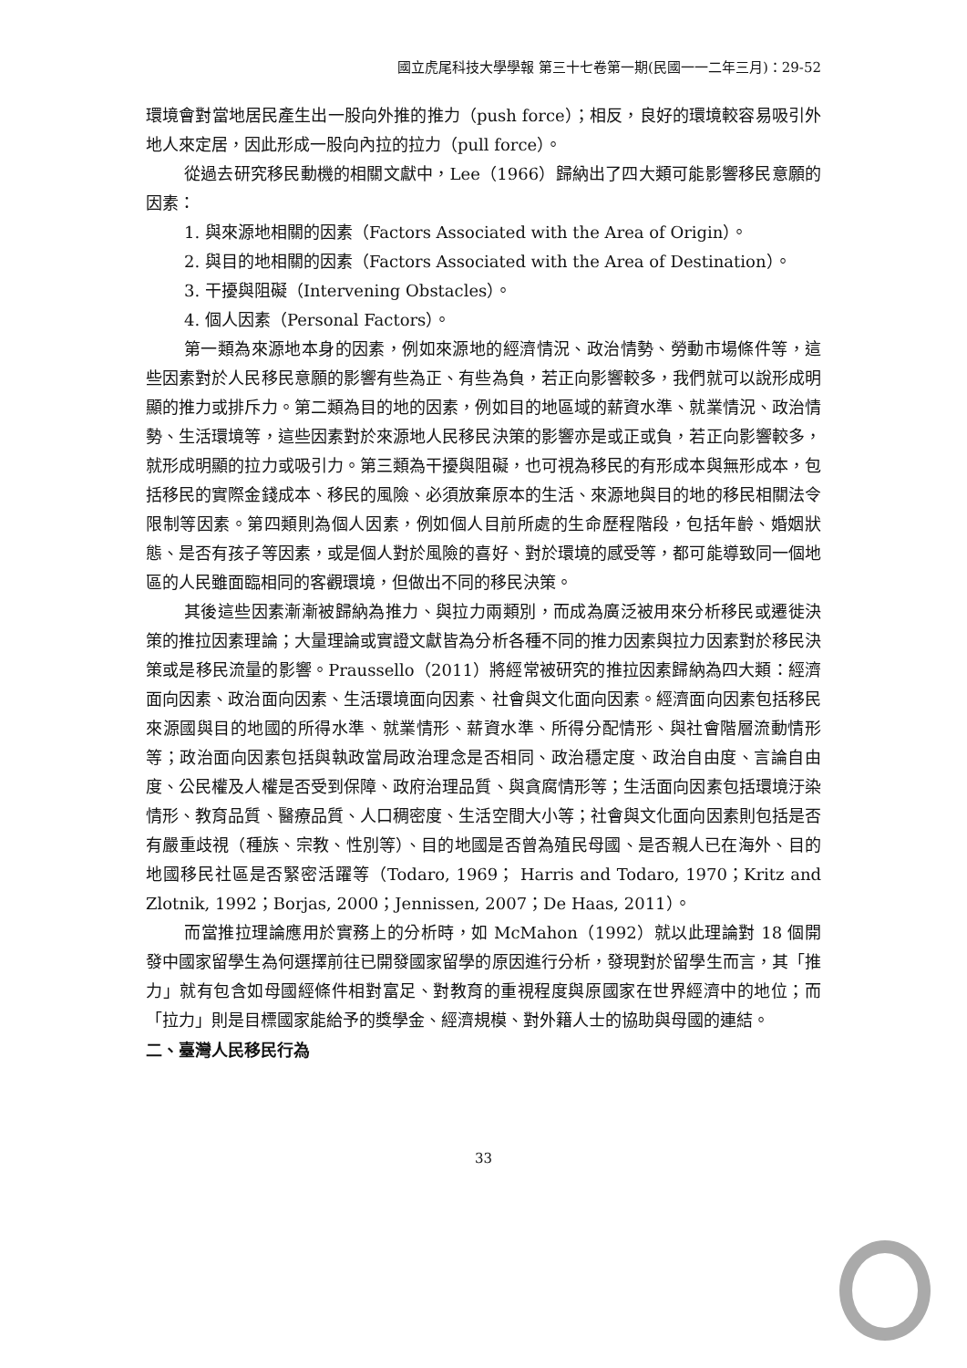國立虎尾科技大學學報 第三十七卷第一期(民國一一二年三月)：29-52
環境會對當地居民產生出一股向外推的推力（push force）；相反，良好的環境較容易吸引外地人來定居，因此形成一股向內拉的拉力（pull force）。
從過去研究移民動機的相關文獻中，Lee（1966）歸納出了四大類可能影響移民意願的因素：
1. 與來源地相關的因素（Factors Associated with the Area of Origin）。
2. 與目的地相關的因素（Factors Associated with the Area of Destination）。
3. 干擾與阻礙（Intervening Obstacles）。
4. 個人因素（Personal Factors）。
第一類為來源地本身的因素，例如來源地的經濟情況、政治情勢、勞動市場條件等，這些因素對於人民移民意願的影響有些為正、有些為負，若正向影響較多，我們就可以說形成明顯的推力或排斥力。第二類為目的地的因素，例如目的地區域的薪資水準、就業情況、政治情勢、生活環境等，這些因素對於來源地人民移民決策的影響亦是或正或負，若正向影響較多，就形成明顯的拉力或吸引力。第三類為干擾與阻礙，也可視為移民的有形成本與無形成本，包括移民的實際金錢成本、移民的風險、必須放棄原本的生活、來源地與目的地的移民相關法令限制等因素。第四類則為個人因素，例如個人目前所處的生命歷程階段，包括年齡、婚姻狀態、是否有孩子等因素，或是個人對於風險的喜好、對於環境的感受等，都可能導致同一個地區的人民雖面臨相同的客觀環境，但做出不同的移民決策。
其後這些因素漸漸被歸納為推力、與拉力兩類別，而成為廣泛被用來分析移民或遷徙決策的推拉因素理論；大量理論或實證文獻皆為分析各種不同的推力因素與拉力因素對於移民決策或是移民流量的影響。Praussello（2011）將經常被研究的推拉因素歸納為四大類：經濟面向因素、政治面向因素、生活環境面向因素、社會與文化面向因素。經濟面向因素包括移民來源國與目的地國的所得水準、就業情形、薪資水準、所得分配情形、與社會階層流動情形等；政治面向因素包括與執政當局政治理念是否相同、政治穩定度、政治自由度、言論自由度、公民權及人權是否受到保障、政府治理品質、與貪腐情形等；生活面向因素包括環境汙染情形、教育品質、醫療品質、人口稠密度、生活空間大小等；社會與文化面向因素則包括是否有嚴重歧視（種族、宗教、性別等）、目的地國是否曾為殖民母國、是否親人已在海外、目的地國移民社區是否緊密活躍等（Todaro, 1969； Harris and Todaro, 1970；Kritz and Zlotnik, 1992；Borjas, 2000；Jennissen, 2007；De Haas, 2011）。
而當推拉理論應用於實務上的分析時，如 McMahon（1992）就以此理論對 18 個開發中國家留學生為何選擇前往已開發國家留學的原因進行分析，發現對於留學生而言，其「推力」就有包含如母國經條件相對富足、對教育的重視程度與原國家在世界經濟中的地位；而「拉力」則是目標國家能給予的獎學金、經濟規模、對外籍人士的協助與母國的連結。
二、臺灣人民移民行為
33